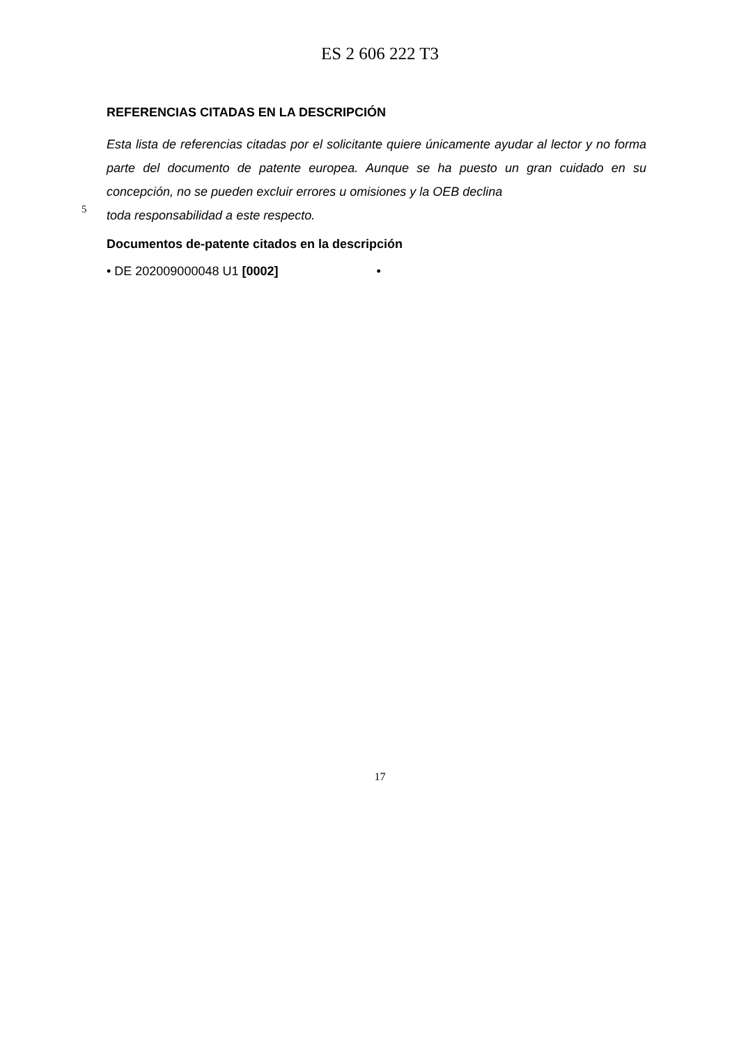ES 2 606 222 T3
REFERENCIAS CITADAS EN LA DESCRIPCIÓN
Esta lista de referencias citadas por el solicitante quiere únicamente ayudar al lector y no forma parte del documento de patente europea. Aunque se ha puesto un gran cuidado en su concepción, no se pueden excluir errores u omisiones y la OEB declina
5
toda responsabilidad a este respecto.
Documentos de-patente citados en la descripción
• DE 202009000048 U1 [0002] •
17